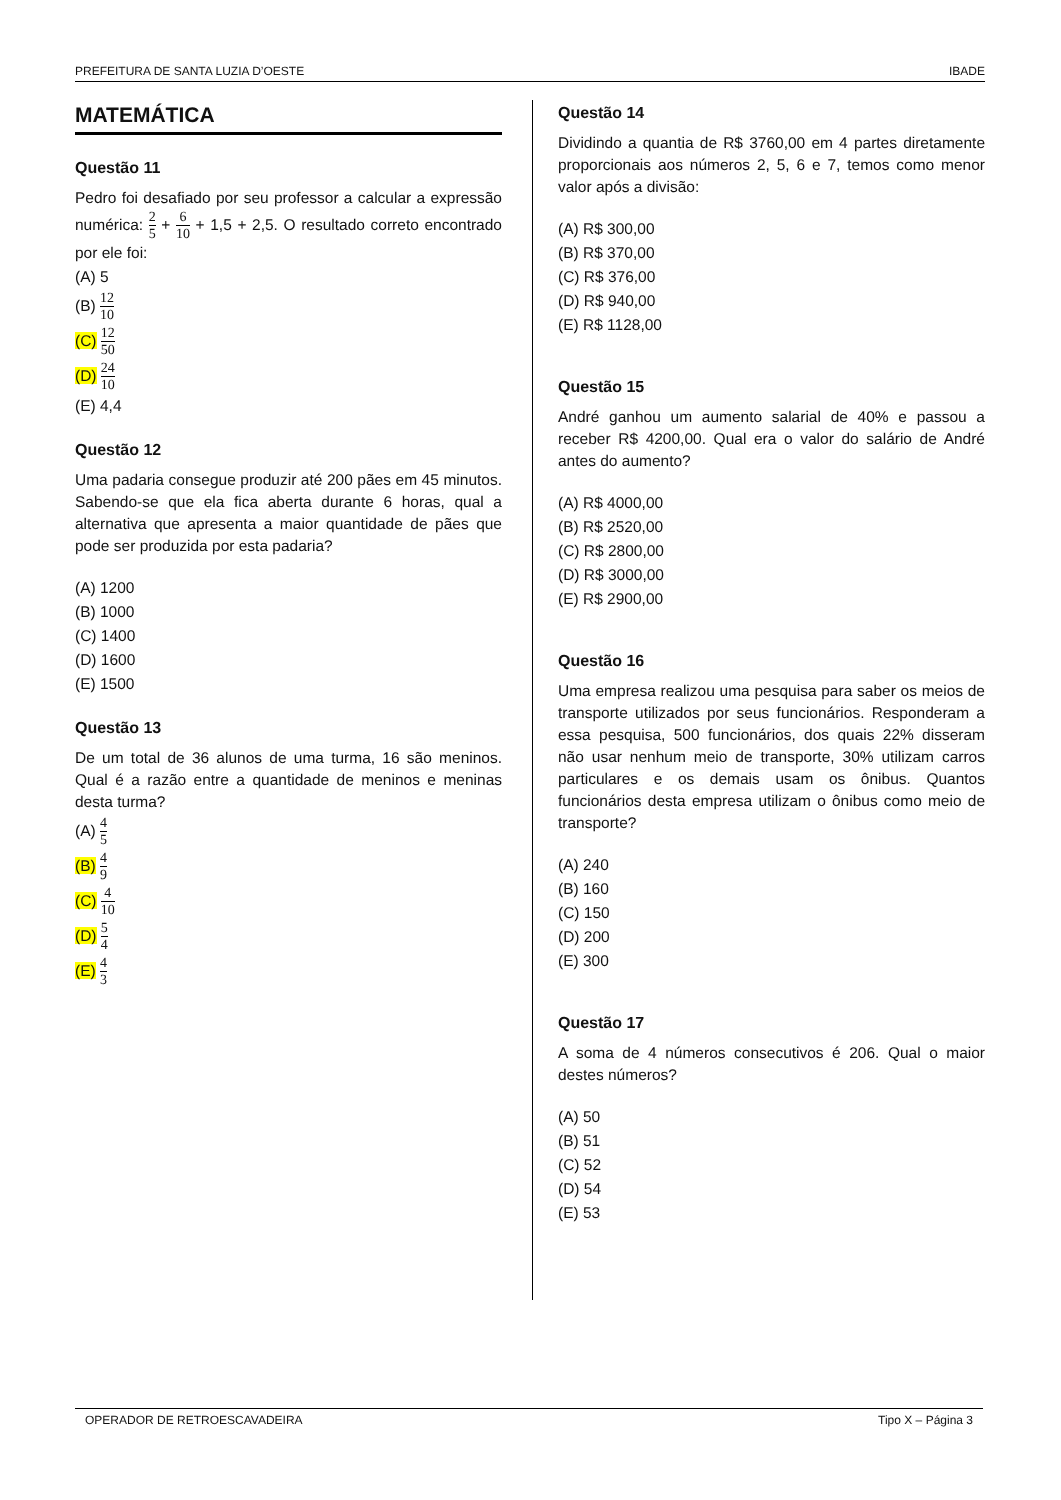PREFEITURA DE SANTA LUZIA D’OESTE IBADE
MATEMÁTICA
Questão 11
Pedro foi desafiado por seu professor a calcular a expressão numérica: 2 5 + 6 10 + 1,5 + 2,5. O resultado correto encontrado por ele foi:
(A) 5
(B) 12 10
(C) 12 50
(D) 24 10
(E) 4,4
Questão 12
Uma padaria consegue produzir até 200 pães em 45 minutos. Sabendo-se que ela fica aberta durante 6 horas, qual a alternativa que apresenta a maior quantidade de pães que pode ser produzida por esta padaria?
(A) 1200
(B) 1000
(C) 1400
(D) 1600
(E) 1500
Questão 13
De um total de 36 alunos de uma turma, 16 são meninos. Qual é a razão entre a quantidade de meninos e meninas desta turma?
(A) 4 5
(B) 4 9
(C) 4 10
(D) 5 4
(E) 4 3
Questão 14
Dividindo a quantia de R$ 3760,00 em 4 partes diretamente proporcionais aos números 2, 5, 6 e 7, temos como menor valor após a divisão:
(A) R$ 300,00
(B) R$ 370,00
(C) R$ 376,00
(D) R$ 940,00
(E) R$ 1128,00
Questão 15
André ganhou um aumento salarial de 40% e passou a receber R$ 4200,00. Qual era o valor do salário de André antes do aumento?
(A) R$ 4000,00
(B) R$ 2520,00
(C) R$ 2800,00
(D) R$ 3000,00
(E) R$ 2900,00
Questão 16
Uma empresa realizou uma pesquisa para saber os meios de transporte utilizados por seus funcionários. Responderam a essa pesquisa, 500 funcionários, dos quais 22% disseram não usar nenhum meio de transporte, 30% utilizam carros particulares e os demais usam os ônibus. Quantos funcionários desta empresa utilizam o ônibus como meio de transporte?
(A) 240
(B) 160
(C) 150
(D) 200
(E) 300
Questão 17
A soma de 4 números consecutivos é 206. Qual o maior destes números?
(A) 50
(B) 51
(C) 52
(D) 54
(E) 53
OPERADOR DE RETROESCAVADEIRA Tipo X – Página 3